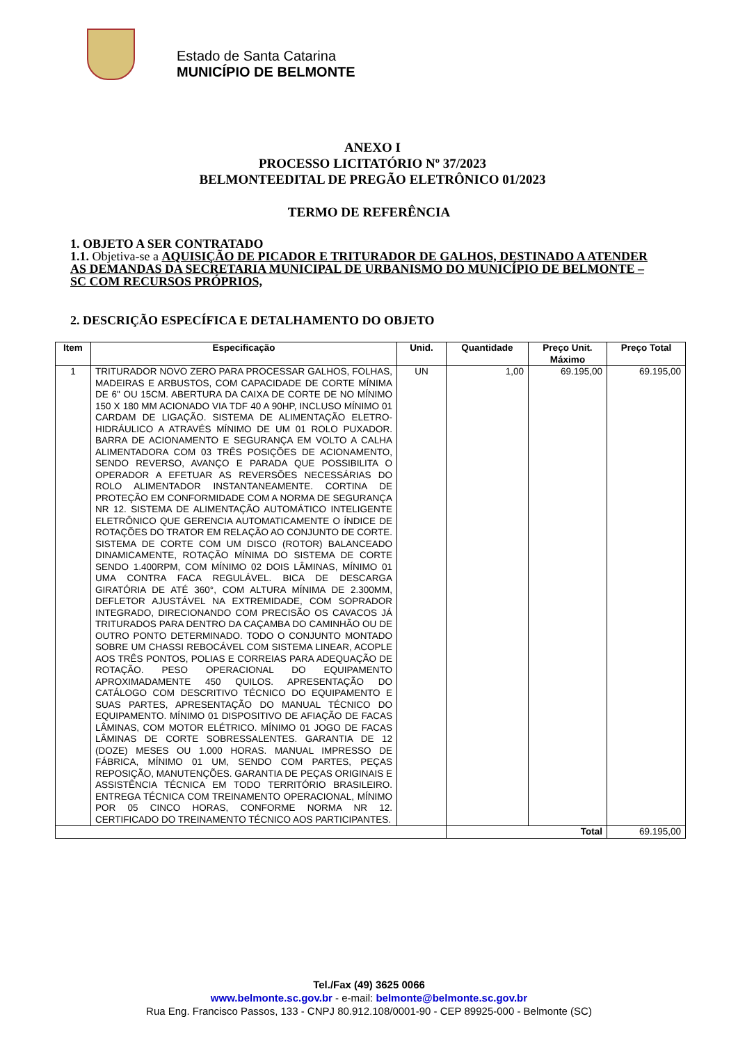Estado de Santa Catarina
MUNICÍPIO DE BELMONTE
ANEXO I
PROCESSO LICITATÓRIO Nº 37/2023
BELMONTEEDITAL DE PREGÃO ELETRÔNICO 01/2023
TERMO DE REFERÊNCIA
1. OBJETO A SER CONTRATADO
1.1. Objetiva-se a AQUISIÇÃO DE PICADOR E TRITURADOR DE GALHOS, DESTINADO A ATENDER AS DEMANDAS DA SECRETARIA MUNICIPAL DE URBANISMO DO MUNICÍPIO DE BELMONTE – SC COM RECURSOS PRÓPRIOS,
2. DESCRIÇÃO ESPECÍFICA E DETALHAMENTO DO OBJETO
| Item | Especificação | Unid. | Quantidade | Preço Unit. Máximo | Preço Total |
| --- | --- | --- | --- | --- | --- |
| 1 | TRITURADOR NOVO ZERO PARA PROCESSAR GALHOS, FOLHAS, MADEIRAS E ARBUSTOS, COM CAPACIDADE DE CORTE MÍNIMA DE 6" OU 15CM. ABERTURA DA CAIXA DE CORTE DE NO MÍNIMO 150 X 180 MM ACIONADO VIA TDF 40 A 90HP, INCLUSO MÍNIMO 01 CARDAM DE LIGAÇÃO. SISTEMA DE ALIMENTAÇÃO ELETRO-HIDRÁULICO A ATRAVÉS MÍNIMO DE UM 01 ROLO PUXADOR. BARRA DE ACIONAMENTO E SEGURANÇA EM VOLTO A CALHA ALIMENTADORA COM 03 TRÊS POSIÇÕES DE ACIONAMENTO, SENDO REVERSO, AVANÇO E PARADA QUE POSSIBILITA O OPERADOR A EFETUAR AS REVERSÕES NECESSÁRIAS DO ROLO ALIMENTADOR INSTANTANEAMENTE. CORTINA DE PROTEÇÃO EM CONFORMIDADE COM A NORMA DE SEGURANÇA NR 12. SISTEMA DE ALIMENTAÇÃO AUTOMÁTICO INTELIGENTE ELETRÔNICO QUE GERENCIA AUTOMATICAMENTE O ÍNDICE DE ROTAÇÕES DO TRATOR EM RELAÇÃO AO CONJUNTO DE CORTE. SISTEMA DE CORTE COM UM DISCO (ROTOR) BALANCEADO DINAMICAMENTE, ROTAÇÃO MÍNIMA DO SISTEMA DE CORTE SENDO 1.400RPM, COM MÍNIMO 02 DOIS LÂMINAS, MÍNIMO 01 UMA CONTRA FACA REGULÁVEL. BICA DE DESCARGA GIRATÓRIA DE ATÉ 360°, COM ALTURA MÍNIMA DE 2.300MM, DEFLETOR AJUSTÁVEL NA EXTREMIDADE, COM SOPRADOR INTEGRADO, DIRECIONANDO COM PRECISÃO OS CAVACOS JÁ TRITURADOS PARA DENTRO DA CAÇAMBA DO CAMINHÃO OU DE OUTRO PONTO DETERMINADO. TODO O CONJUNTO MONTADO SOBRE UM CHASSI REBOCÁVEL COM SISTEMA LINEAR, ACOPLE AOS TRÊS PONTOS, POLIAS E CORREIAS PARA ADEQUAÇÃO DE ROTAÇÃO. PESO OPERACIONAL DO EQUIPAMENTO APROXIMADAMENTE 450 QUILOS. APRESENTAÇÃO DO CATÁLOGO COM DESCRITIVO TÉCNICO DO EQUIPAMENTO E SUAS PARTES, APRESENTAÇÃO DO MANUAL TÉCNICO DO EQUIPAMENTO. MÍNIMO 01 DISPOSITIVO DE AFIAÇÃO DE FACAS LÂMINAS, COM MOTOR ELÉTRICO. MÍNIMO 01 JOGO DE FACAS LÂMINAS DE CORTE SOBRESSALENTES. GARANTIA DE 12 (DOZE) MESES OU 1.000 HORAS. MANUAL IMPRESSO DE FÁBRICA, MÍNIMO 01 UM, SENDO COM PARTES, PEÇAS REPOSIÇÃO, MANUTENÇÕES. GARANTIA DE PEÇAS ORIGINAIS E ASSISTÊNCIA TÉCNICA EM TODO TERRITÓRIO BRASILEIRO. ENTREGA TÉCNICA COM TREINAMENTO OPERACIONAL, MÍNIMO POR 05 CINCO HORAS, CONFORME NORMA NR 12. CERTIFICADO DO TREINAMENTO TÉCNICO AOS PARTICIPANTES. | UN | 1,00 | 69.195,00 | 69.195,00 |
| | | | Total | | 69.195,00 |
Tel./Fax (49) 3625 0066
www.belmonte.sc.gov.br - e-mail: belmonte@belmonte.sc.gov.br
Rua Eng. Francisco Passos, 133 - CNPJ 80.912.108/0001-90 - CEP 89925-000 - Belmonte (SC)